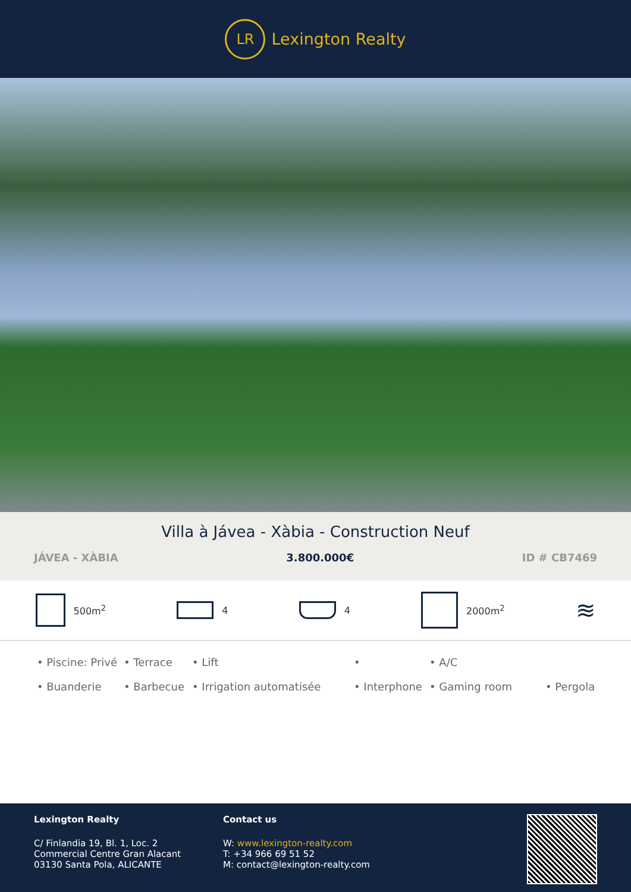LR
Lexington Realty
Villa à Jávea - Xàbia - Construction Neuf
JÁVEA - XÀBIA 3.800.000€ ID # CB7469
500m<sup>2</sup> 4 4 2000m<sup>2</sup>
≋
• Piscine: Privé • Terrace • Lift • • A/C • Buanderie • Barbecue • Irrigation automatisée • Interphone • Gaming room • Pergola
Lexington Realty
C/ Finlandia 19, Bl. 1, Loc. 2
Commercial Centre Gran Alacant
03130 Santa Pola, ALICANTE
Contact us
W: www.lexington-realty.com
T: +34 966 69 51 52
M: contact@lexington-realty.com